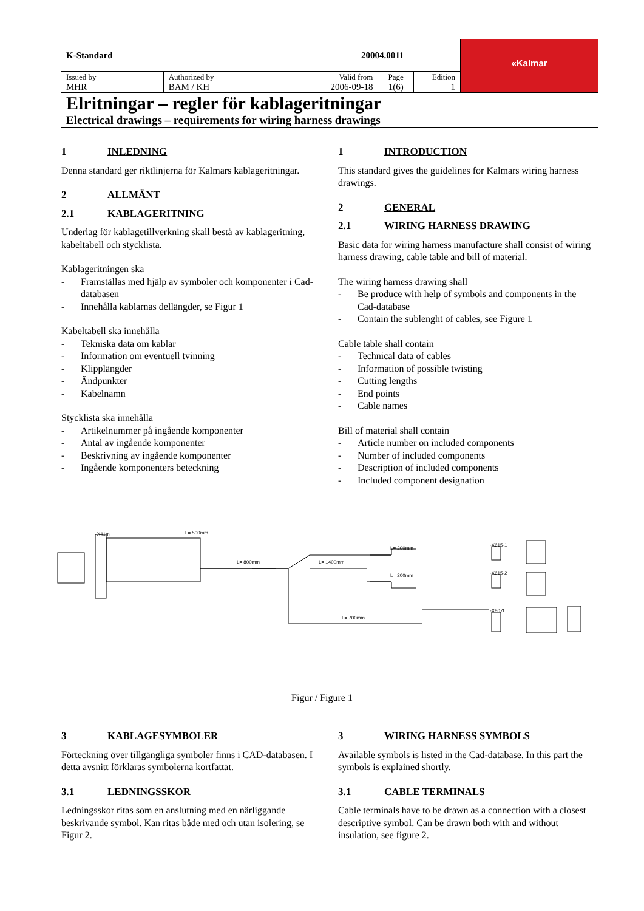| K-Standard | | 20004.0011 | | | «Kalmar |
| Issued by MHR | Authorized by BAM / KH | Valid from 2006-09-18 | Page 1(6) | Edition 1 | |
| Elritningar – regler för kablageritningar Electrical drawings – requirements for wiring harness drawings | | | | | |
1 INLEDNING
Denna standard ger riktlinjerna för Kalmars kablageritningar.
2 ALLMÄNT
2.1 KABLAGERITNING
Underlag för kablagetillverkning skall bestå av kablageritning, kabeltabell och stycklista.
Kablageritningen ska
- Framställas med hjälp av symboler och komponenter i Cad-databasen
- Innehålla kablarnas dellängder, se Figur 1
Kabeltabell ska innehålla
- Tekniska data om kablar
- Information om eventuell tvinning
- Klipplängder
- Ändpunkter
- Kabelnamn
Stycklista ska innehålla
- Artikelnummer på ingående komponenter
- Antal av ingående komponenter
- Beskrivning av ingående komponenter
- Ingående komponenters beteckning
1 INTRODUCTION
This standard gives the guidelines for Kalmars wiring harness drawings.
2 GENERAL
2.1 WIRING HARNESS DRAWING
Basic data for wiring harness manufacture shall consist of wiring harness drawing, cable table and bill of material.
The wiring harness drawing shall
- Be produce with help of symbols and components in the Cad-database
- Contain the sublenght of cables, see Figure 1
Cable table shall contain
- Technical data of cables
- Information of possible twisting
- Cutting lengths
- End points
- Cable names
Bill of material shall contain
- Article number on included components
- Number of included components
- Description of included components
- Included component designation
-X41m
L= 500mm
L= 800mm
L= 1400mm
L= 200mm
L= 200mm
L= 700mm
-X615-1
-X615-2
-X807f
Figur / Figure 1
3 KABLAGESYMBOLER
Förteckning över tillgängliga symboler finns i CAD-databasen. I detta avsnitt förklaras symbolerna kortfattat.
3.1 LEDNINGSSKOR
Ledningsskor ritas som en anslutning med en närliggande beskrivande symbol. Kan ritas både med och utan isolering, se Figur 2.
3 WIRING HARNESS SYMBOLS
Available symbols is listed in the Cad-database. In this part the symbols is explained shortly.
3.1 CABLE TERMINALS
Cable terminals have to be drawn as a connection with a closest descriptive symbol. Can be drawn both with and without insulation, see figure 2.